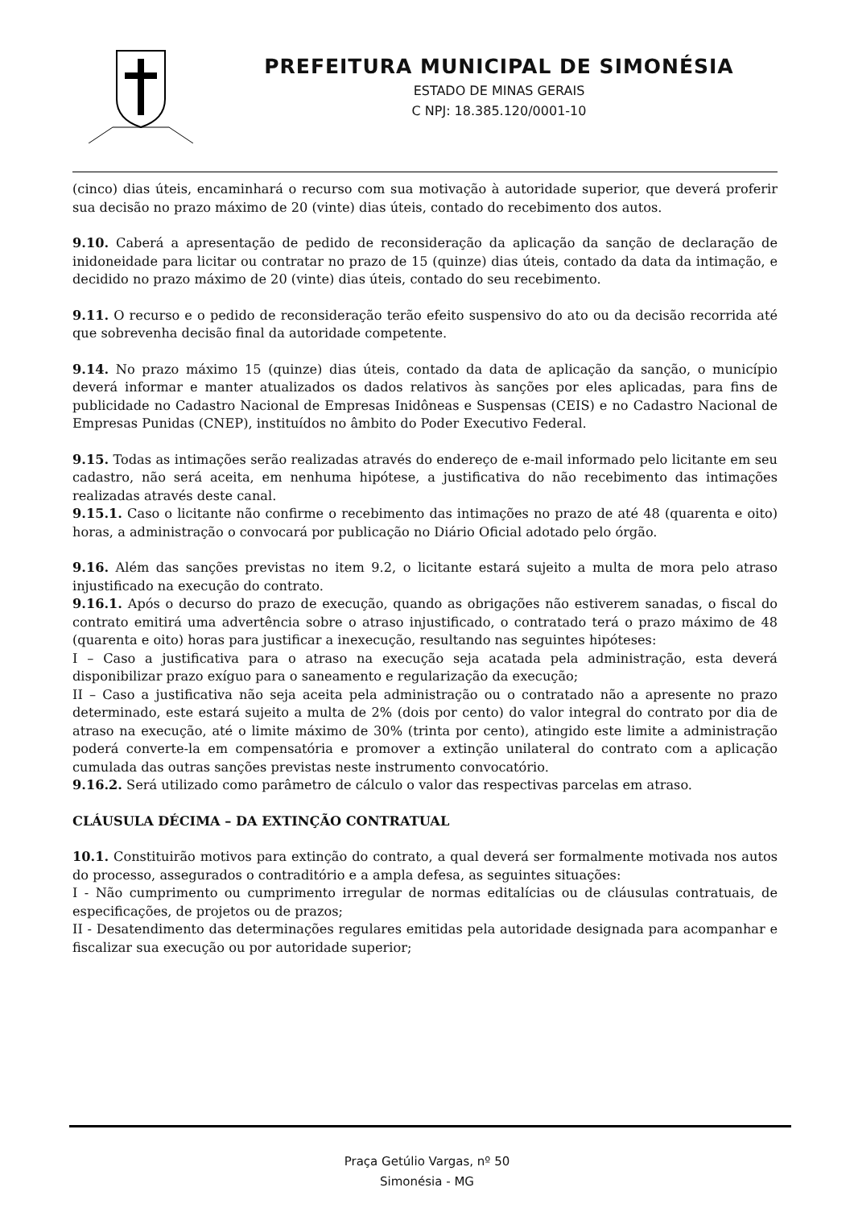PREFEITURA MUNICIPAL DE SIMONÉSIA
ESTADO DE MINAS GERAIS
C NPJ: 18.385.120/0001-10
(cinco) dias úteis, encaminhará o recurso com sua motivação à autoridade superior, que deverá proferir sua decisão no prazo máximo de 20 (vinte) dias úteis, contado do recebimento dos autos.
9.10. Caberá a apresentação de pedido de reconsideração da aplicação da sanção de declaração de inidoneidade para licitar ou contratar no prazo de 15 (quinze) dias úteis, contado da data da intimação, e decidido no prazo máximo de 20 (vinte) dias úteis, contado do seu recebimento.
9.11. O recurso e o pedido de reconsideração terão efeito suspensivo do ato ou da decisão recorrida até que sobrevenha decisão final da autoridade competente.
9.14. No prazo máximo 15 (quinze) dias úteis, contado da data de aplicação da sanção, o município deverá informar e manter atualizados os dados relativos às sanções por eles aplicadas, para fins de publicidade no Cadastro Nacional de Empresas Inidôneas e Suspensas (CEIS) e no Cadastro Nacional de Empresas Punidas (CNEP), instituídos no âmbito do Poder Executivo Federal.
9.15. Todas as intimações serão realizadas através do endereço de e-mail informado pelo licitante em seu cadastro, não será aceita, em nenhuma hipótese, a justificativa do não recebimento das intimações realizadas através deste canal.
9.15.1. Caso o licitante não confirme o recebimento das intimações no prazo de até 48 (quarenta e oito) horas, a administração o convocará por publicação no Diário Oficial adotado pelo órgão.
9.16. Além das sanções previstas no item 9.2, o licitante estará sujeito a multa de mora pelo atraso injustificado na execução do contrato.
9.16.1. Após o decurso do prazo de execução, quando as obrigações não estiverem sanadas, o fiscal do contrato emitirá uma advertência sobre o atraso injustificado, o contratado terá o prazo máximo de 48 (quarenta e oito) horas para justificar a inexecução, resultando nas seguintes hipóteses:
I – Caso a justificativa para o atraso na execução seja acatada pela administração, esta deverá disponibilizar prazo exíguo para o saneamento e regularização da execução;
II – Caso a justificativa não seja aceita pela administração ou o contratado não a apresente no prazo determinado, este estará sujeito a multa de 2% (dois por cento) do valor integral do contrato por dia de atraso na execução, até o limite máximo de 30% (trinta por cento), atingido este limite a administração poderá converte-la em compensatória e promover a extinção unilateral do contrato com a aplicação cumulada das outras sanções previstas neste instrumento convocatório.
9.16.2. Será utilizado como parâmetro de cálculo o valor das respectivas parcelas em atraso.
CLÁUSULA DÉCIMA – DA EXTINÇÃO CONTRATUAL
10.1. Constituirão motivos para extinção do contrato, a qual deverá ser formalmente motivada nos autos do processo, assegurados o contraditório e a ampla defesa, as seguintes situações:
I - Não cumprimento ou cumprimento irregular de normas editalícias ou de cláusulas contratuais, de especificações, de projetos ou de prazos;
II - Desatendimento das determinações regulares emitidas pela autoridade designada para acompanhar e fiscalizar sua execução ou por autoridade superior;
Praça Getúlio Vargas, nº 50
Simonésia - MG